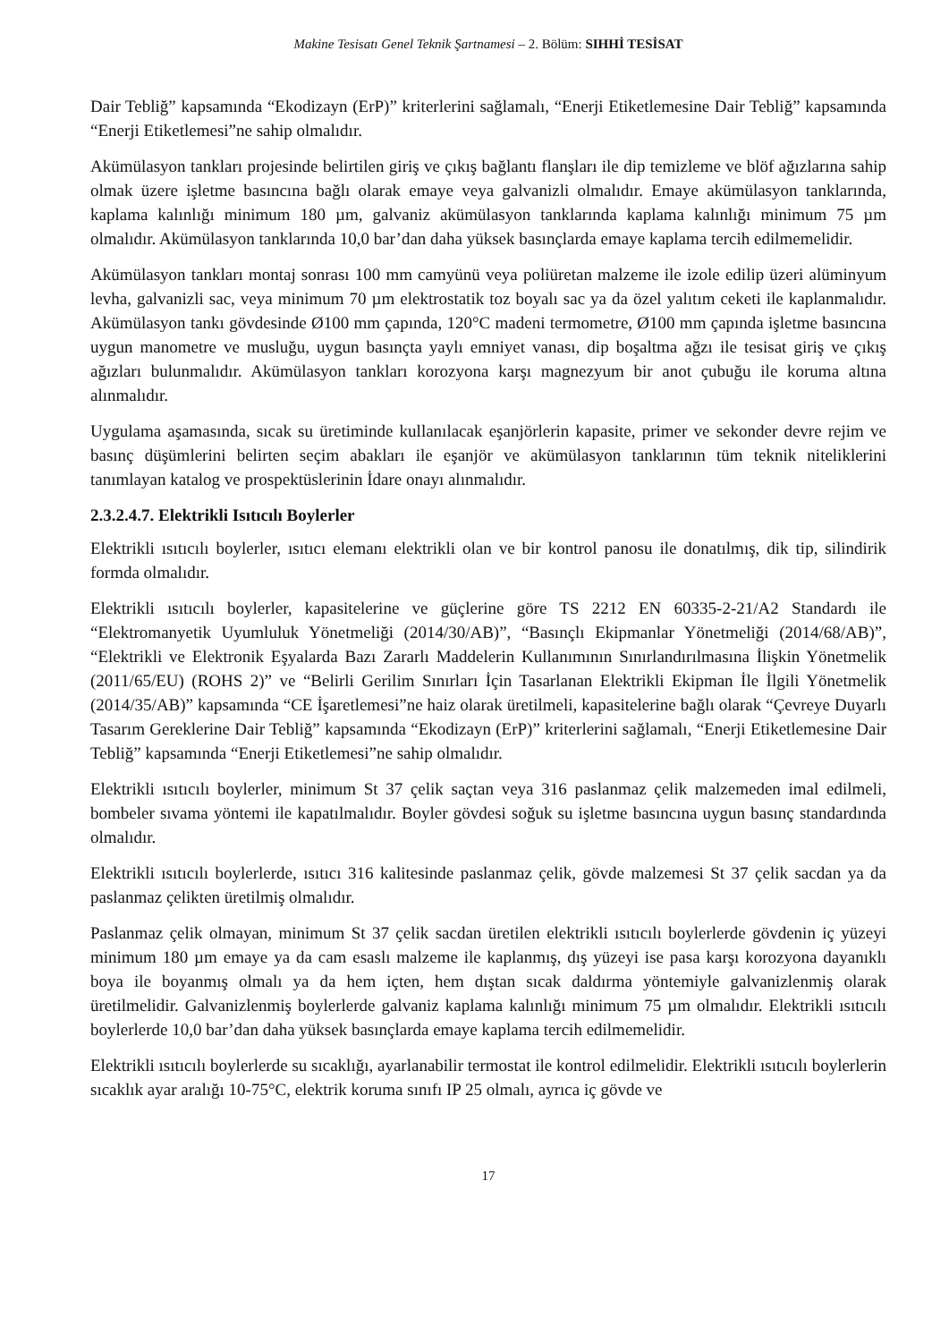Makine Tesisatı Genel Teknik Şartnamesi – 2. Bölüm: SIHHİ TESİSAT
Dair Tebliğ” kapsamında “Ekodizayn (ErP)” kriterlerini sağlamalı, “Enerji Etiketlemesine Dair Tebliğ” kapsamında “Enerji Etiketlemesi”ne sahip olmalıdır.
Akümülasyon tankları projesinde belirtilen giriş ve çıkış bağlantı flanşları ile dip temizleme ve blöf ağızlarına sahip olmak üzere işletme basıncına bağlı olarak emaye veya galvanizli olmalıdır. Emaye akümülasyon tanklarında, kaplama kalınlığı minimum 180 µm, galvaniz akümülasyon tanklarında kaplama kalınlığı minimum 75 µm olmalıdır. Akümülasyon tanklarında 10,0 bar’dan daha yüksek basınçlarda emaye kaplama tercih edilmemelidir.
Akümülasyon tankları montaj sonrası 100 mm camyünü veya poliüretan malzeme ile izole edilip üzeri alüminyum levha, galvanizli sac, veya minimum 70 µm elektrostatik toz boyalı sac ya da özel yalıtım ceketi ile kaplanmalıdır. Akümülasyon tankı gövdesinde Ø100 mm çapında, 120°C madeni termometre, Ø100 mm çapında işletme basıncına uygun manometre ve musluğu, uygun basınçta yaylı emniyet vanası, dip boşaltma ağzı ile tesisat giriş ve çıkış ağızları bulunmalıdır. Akümülasyon tankları korozyona karşı magnezyum bir anot çubuğu ile koruma altına alınmalıdır.
Uygulama aşamasında, sıcak su üretiminde kullanılacak eşanjörlerin kapasite, primer ve sekonder devre rejim ve basınç düşümlerini belirten seçim abakları ile eşanjör ve akümülasyon tanklarının tüm teknik niteliklerini tanımlayan katalog ve prospektüslerinin İdare onayı alınmalıdır.
2.3.2.4.7. Elektrikli Isıtıcılı Boylerler
Elektrikli ısıtıcılı boylerler, ısıtıcı elemanı elektrikli olan ve bir kontrol panosu ile donatılmış, dik tip, silindirik formda olmalıdır.
Elektrikli ısıtıcılı boylerler, kapasitelerine ve güçlerine göre TS 2212 EN 60335-2-21/A2 Standardı ile “Elektromanyetik Uyumluluk Yönetmeliği (2014/30/AB)”, “Basınçlı Ekipmanlar Yönetmeliği (2014/68/AB)”, “Elektrikli ve Elektronik Eşyalarda Bazı Zararlı Maddelerin Kullanımının Sınırlandırılmasına İlişkin Yönetmelik (2011/65/EU) (ROHS 2)” ve “Belirli Gerilim Sınırları İçin Tasarlanan Elektrikli Ekipman İle İlgili Yönetmelik (2014/35/AB)” kapsamında “CE İşaretlemesi”ne haiz olarak üretilmeli, kapasitelerine bağlı olarak “Çevreye Duyarlı Tasarım Gereklerine Dair Tebliğ” kapsamında “Ekodizayn (ErP)” kriterlerini sağlamalı, “Enerji Etiketlemesine Dair Tebliğ” kapsamında “Enerji Etiketlemesi”ne sahip olmalıdır.
Elektrikli ısıtıcılı boylerler, minimum St 37 çelik saçtan veya 316 paslanmaz çelik malzemeden imal edilmeli, bombeler sıvama yöntemi ile kapatılmalıdır. Boyler gövdesi soğuk su işletme basıncına uygun basınç standardında olmalıdır.
Elektrikli ısıtıcılı boylerlerde, ısıtıcı 316 kalitesinde paslanmaz çelik, gövde malzemesi St 37 çelik sacdan ya da paslanmaz çelikten üretilmiş olmalıdır.
Paslanmaz çelik olmayan, minimum St 37 çelik sacdan üretilen elektrikli ısıtıcılı boylerlerde gövdenin iç yüzeyi minimum 180 µm emaye ya da cam esaslı malzeme ile kaplanmış, dış yüzeyi ise pasa karşı korozyona dayanıklı boya ile boyanmış olmalı ya da hem içten, hem dıştan sıcak daldırma yöntemiyle galvanizlenmiş olarak üretilmelidir. Galvanizlenmiş boylerlerde galvaniz kaplama kalınlığı minimum 75 µm olmalıdır. Elektrikli ısıtıcılı boylerlerde 10,0 bar’dan daha yüksek basınçlarda emaye kaplama tercih edilmemelidir.
Elektrikli ısıtıcılı boylerlerde su sıcaklığı, ayarlanabilir termostat ile kontrol edilmelidir. Elektrikli ısıtıcılı boylerlerin sıcaklık ayar aralığı 10-75°C, elektrik koruma sınıfı IP 25 olmalı, ayrıca iç gövde ve
17